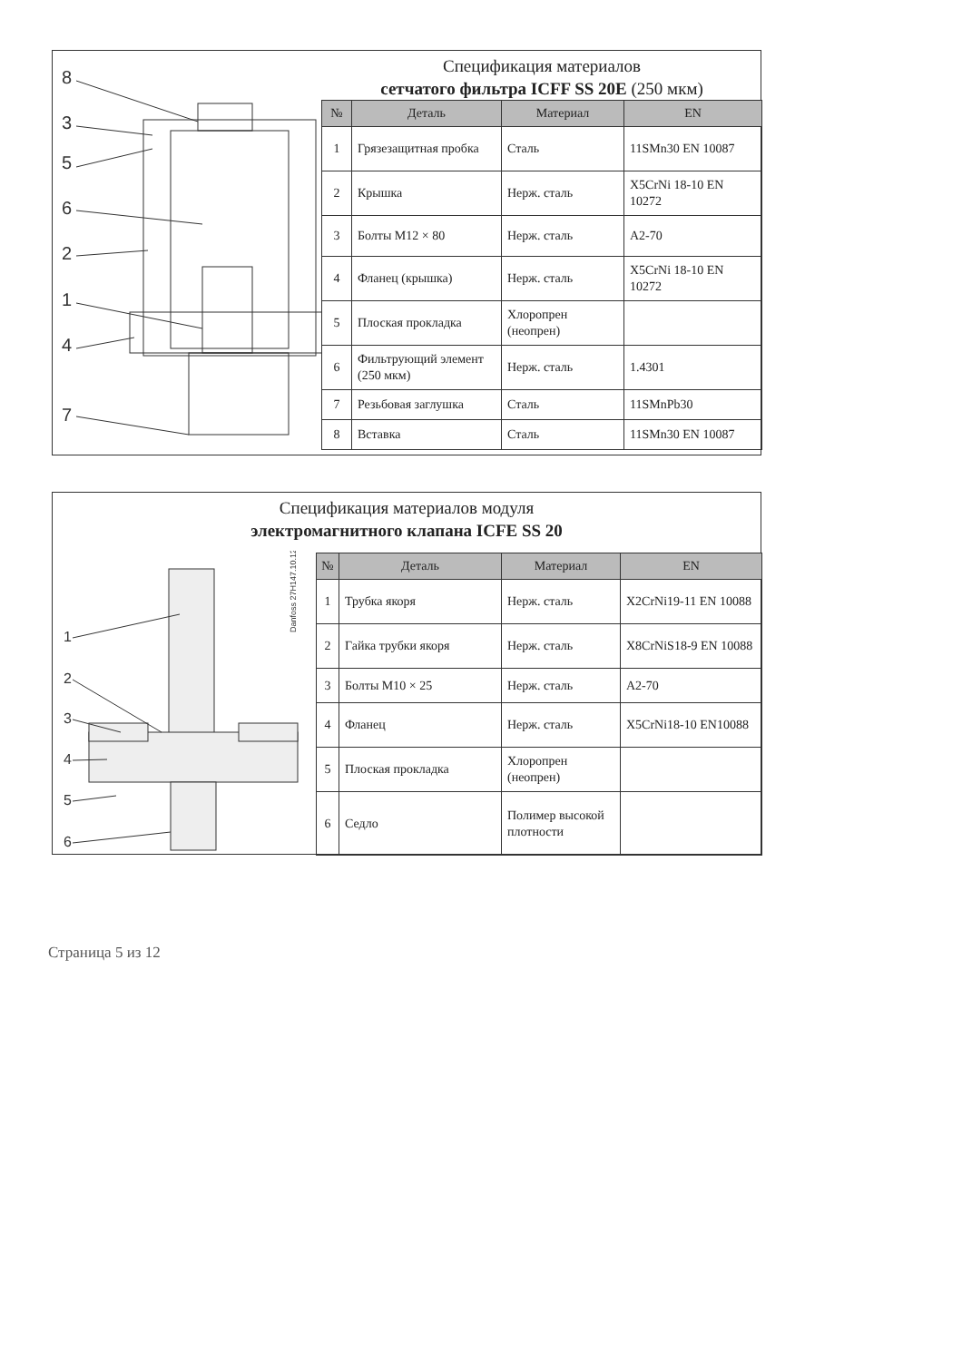8
3
5
6
2
1
4
7
Спецификация материалов
сетчатого фильтра ICFF SS 20E (250 мкм)
| № | Деталь | Материал | EN |
| --- | --- | --- | --- |
| 1 | Грязезащитная пробка | Сталь | 11SMn30 EN 10087 |
| 2 | Крышка | Нерж. сталь | X5CrNi 18-10 EN 10272 |
| 3 | Болты M12 × 80 | Нерж. сталь | A2-70 |
| 4 | Фланец (крышка) | Нерж. сталь | X5CrNi 18-10 EN 10272 |
| 5 | Плоская прокладка | Хлоропрен (неопрен) | |
| 6 | Фильтрующий элемент (250 мкм) | Нерж. сталь | 1.4301 |
| 7 | Резьбовая заглушка | Сталь | 11SMnPb30 |
| 8 | Вставка | Сталь | 11SMn30 EN 10087 |
Спецификация материалов модуля
электромагнитного клапана ICFE SS 20
1
2
3
4
5
6
Danfoss 27H147.10.12
| № | Деталь | Материал | EN |
| --- | --- | --- | --- |
| 1 | Трубка якоря | Нерж. сталь | X2CrNi19-11 EN 10088 |
| 2 | Гайка трубки якоря | Нерж. сталь | X8CrNiS18-9 EN 10088 |
| 3 | Болты M10 × 25 | Нерж. сталь | A2-70 |
| 4 | Фланец | Нерж. сталь | X5CrNi18-10 EN10088 |
| 5 | Плоская прокладка | Хлоропрен (неопрен) | |
| 6 | Седло | Полимер высокой плотности | |
Страница 5 из 12